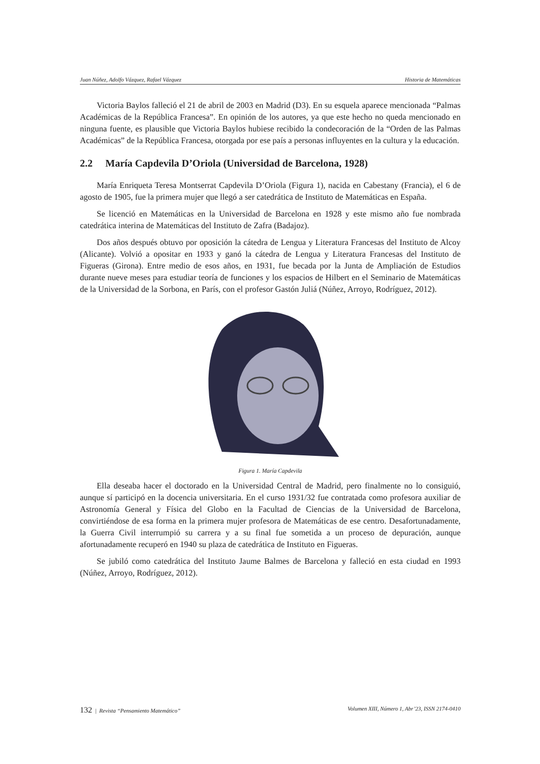Juan Núñez, Adolfo Vázquez, Rafael Vázquez Historia de Matemáticas
Victoria Baylos falleció el 21 de abril de 2003 en Madrid (D3). En su esquela aparece mencionada “Palmas Académicas de la República Francesa”. En opinión de los autores, ya que este hecho no queda mencionado en ninguna fuente, es plausible que Victoria Baylos hubiese recibido la condecoración de la “Orden de las Palmas Académicas” de la República Francesa, otorgada por ese país a personas influyentes en la cultura y la educación.
2.2 María Capdevila D’Oriola (Universidad de Barcelona, 1928)
María Enriqueta Teresa Montserrat Capdevila D’Oriola (Figura 1), nacida en Cabestany (Francia), el 6 de agosto de 1905, fue la primera mujer que llegó a ser catedrática de Instituto de Matemáticas en España.
Se licenció en Matemáticas en la Universidad de Barcelona en 1928 y este mismo año fue nombrada catedrática interina de Matemáticas del Instituto de Zafra (Badajoz).
Dos años después obtuvo por oposición la cátedra de Lengua y Literatura Francesas del Instituto de Alcoy (Alicante). Volvió a opositar en 1933 y ganó la cátedra de Lengua y Literatura Francesas del Instituto de Figueras (Girona). Entre medio de esos años, en 1931, fue becada por la Junta de Ampliación de Estudios durante nueve meses para estudiar teoría de funciones y los espacios de Hilbert en el Seminario de Matemáticas de la Universidad de la Sorbona, en París, con el profesor Gastón Juliá (Núñez, Arroyo, Rodríguez, 2012).
Figura 1. María Capdevila
Ella deseaba hacer el doctorado en la Universidad Central de Madrid, pero finalmente no lo consiguió, aunque sí participó en la docencia universitaria. En el curso 1931/32 fue contratada como profesora auxiliar de Astronomía General y Física del Globo en la Facultad de Ciencias de la Universidad de Barcelona, convirtiéndose de esa forma en la primera mujer profesora de Matemáticas de ese centro. Desafortunadamente, la Guerra Civil interrumpió su carrera y a su final fue sometida a un proceso de depuración, aunque afortunadamente recuperó en 1940 su plaza de catedrática de Instituto en Figueras.
Se jubiló como catedrática del Instituto Jaume Balmes de Barcelona y falleció en esta ciudad en 1993 (Núñez, Arroyo, Rodríguez, 2012).
132 | Revista “Pensamiento Matemático” Volumen XIII, Número 1, Abr’23, ISSN 2174-0410